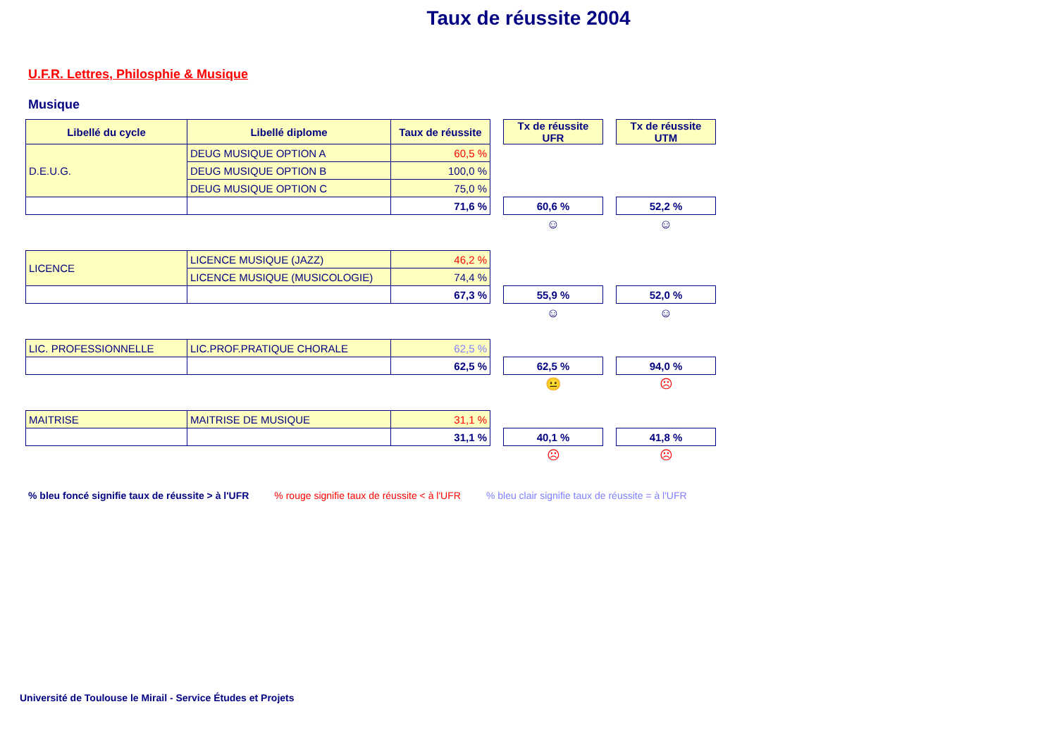Taux de réussite 2004
U.F.R. Lettres, Philosphie & Musique
Musique
| Libellé du cycle | Libellé diplome | Taux de réussite | | Tx de réussite UFR | | Tx de réussite UTM |
| D.E.U.G. | DEUG MUSIQUE OPTION A | 60,5 % | | | | |
| | DEUG MUSIQUE OPTION B | 100,0 % | | | | |
| | DEUG MUSIQUE OPTION C | 75,0 % | | | | |
| | | 71,6 % | | 60,6 % | | 52,2 % |
| | | | | ☺ | | ☺ |
| LICENCE | LICENCE MUSIQUE (JAZZ) | 46,2 % | | | | |
| | LICENCE MUSIQUE (MUSICOLOGIE) | 74,4 % | | | | |
| | | 67,3 % | | 55,9 % | | 52,0 % |
| | | | | ☺ | | ☺ |
| LIC. PROFESSIONNELLE | LIC.PROF.PRATIQUE CHORALE | 62,5 % | | | | |
| | | 62,5 % | | 62,5 % | | 94,0 % |
| | | | | 😐 | | ☹ |
| MAITRISE | MAITRISE DE MUSIQUE | 31,1 % | | | | |
| | | 31,1 % | | 40,1 % | | 41,8 % |
| | | | | ☹ | | ☹ |
% bleu foncé signifie taux de réussite > à l'UFR % rouge signifie taux de réussite < à l'UFR % bleu clair signifie taux de réussite = à l'UFR
Université de Toulouse le Mirail - Service Études et Projets